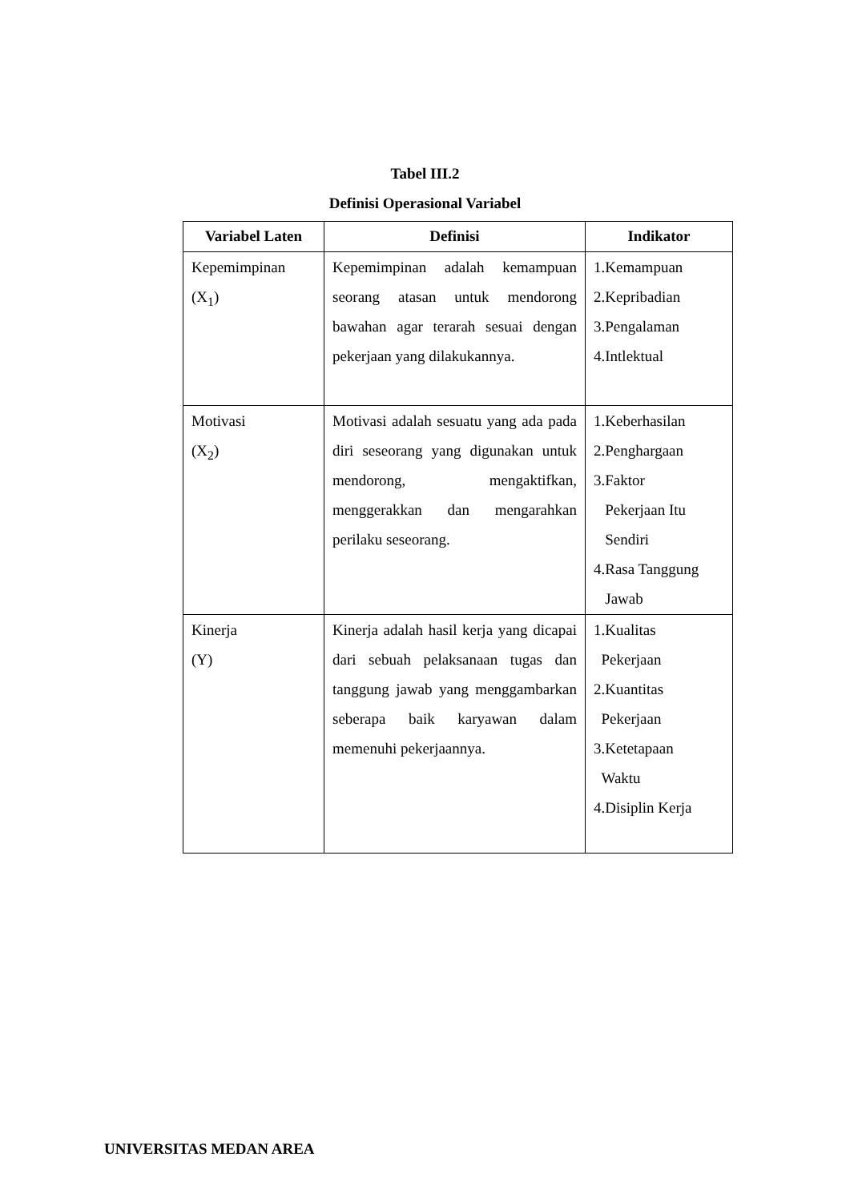Tabel III.2
Definisi Operasional Variabel
| Variabel Laten | Definisi | Indikator |
| --- | --- | --- |
| Kepemimpinan (X<sub>1</sub>) | Kepemimpinan adalah kemampuan seorang atasan untuk mendorong bawahan agar terarah sesuai dengan pekerjaan yang dilakukannya. | 1.Kemampuan 2.Kepribadian 3.Pengalaman 4.Intlektual |
| Motivasi (X<sub>2</sub>) | Motivasi adalah sesuatu yang ada pada diri seseorang yang digunakan untuk mendorong, mengaktifkan, menggerakkan dan mengarahkan perilaku seseorang. | 1.Keberhasilan 2.Penghargaan 3.Faktor Pekerjaan Itu Sendiri 4.Rasa Tanggung Jawab |
| Kinerja (Y) | Kinerja adalah hasil kerja yang dicapai dari sebuah pelaksanaan tugas dan tanggung jawab yang menggambarkan seberapa baik karyawan dalam memenuhi pekerjaannya. | 1.Kualitas Pekerjaan 2.Kuantitas Pekerjaan 3.Ketetapaan Waktu 4.Disiplin Kerja |
UNIVERSITAS MEDAN AREA